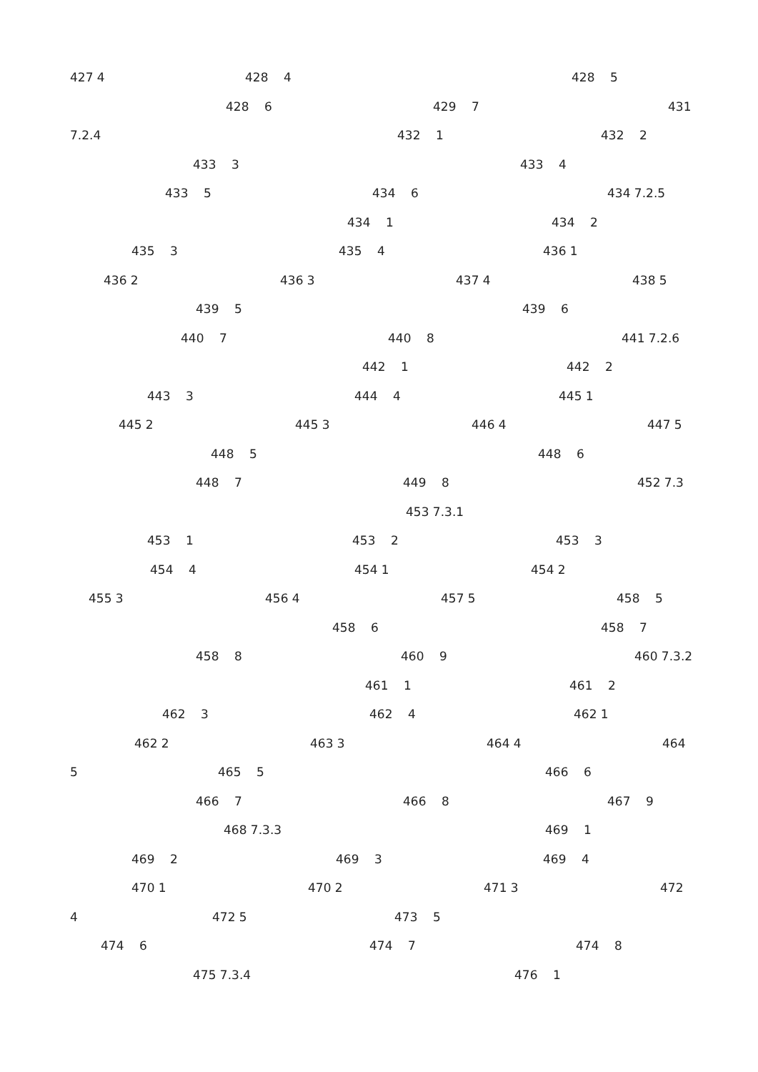427 4 428 4 428 5
428 6 429 7 431
7.2.4 432 1 432 2
433 3 433 4
433 5 434 6 434 7.2.5
434 1 434 2
435 3 435 4 436 1
436 2 436 3 437 4 438 5
439 5 439 6
440 7 440 8 441 7.2.6
442 1 442 2
443 3 444 4 445 1
445 2 445 3 446 4 447 5
448 5 448 6
448 7 449 8 452 7.3
453 7.3.1
453 1 453 2 453 3
454 4 454 1 454 2
455 3 456 4 457 5 458 5
458 6 458 7
458 8 460 9 460 7.3.2
461 1 461 2
462 3 462 4 462 1
462 2 463 3 464 4 464
5 465 5 466 6
466 7 466 8 467 9
468 7.3.3 469 1
469 2 469 3 469 4
470 1 470 2 471 3 472
4 472 5 473 5
474 6 474 7 474 8
475 7.3.4 476 1